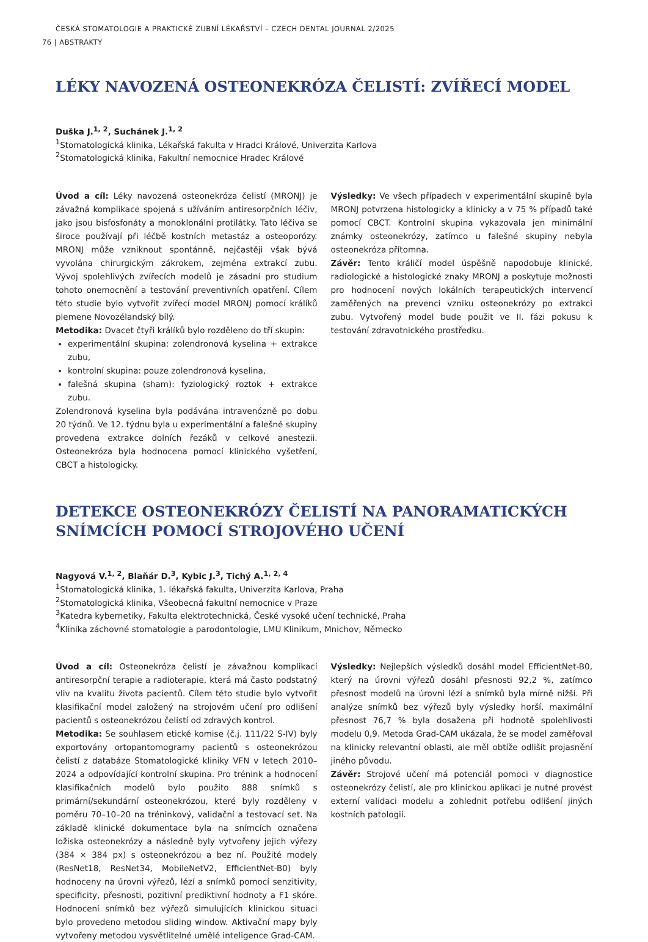ČESKÁ STOMATOLOGIE A PRAKTICKÉ ZUBNÍ LÉKAŘSTVÍ – CZECH DENTAL JOURNAL 2/2025
76 | ABSTRAKTY
LÉKY NAVOZENÁ OSTEONEKRÓZA ČELISTÍ: ZVÍŘECÍ MODEL
Duška J.<sup>1, 2</sup>, Suchánek J.<sup>1, 2</sup>
<sup>1</sup> Stomatologická klinika, Lékařská fakulta v Hradci Králové, Univerzita Karlova
<sup>2</sup> Stomatologická klinika, Fakultní nemocnice Hradec Králové
Úvod a cíl: Léky navozená osteonekróza čelistí (MRONJ) je závažná komplikace spojená s užíváním antiresorpčních léčiv, jako jsou bisfosfonáty a monoklonální protilátky. Tato léčiva se široce používají při léčbě kostních metastáz a osteoporózy. MRONJ může vzniknout spontánně, nejčastěji však bývá vyvolána chirurgickým zákrokem, zejména extrakcí zubu. Vývoj spolehlivých zvířecích modelů je zásadní pro studium tohoto onemocnění a testování preventivních opatření. Cílem této studie bylo vytvořit zvířecí model MRONJ pomocí králíků plemene Novozélandský bílý.
Metodika: Dvacet čtyři králíků bylo rozděleno do tří skupin:
experimentální skupina: zolendronová kyselina + extrakce zubu,
kontrolní skupina: pouze zolendronová kyselina,
falešná skupina (sham): fyziologický roztok + extrakce zubu.
Zolendronová kyselina byla podávána intravenózně po dobu 20 týdnů. Ve 12. týdnu byla u experimentální a falešné skupiny provedena extrakce dolních řezáků v celkové anestezii. Osteonekróza byla hodnocena pomocí klinického vyšetření, CBCT a histologicky.
Výsledky: Ve všech případech v experimentální skupině byla MRONJ potvrzena histologicky a klinicky a v 75 % případů také pomocí CBCT. Kontrolní skupina vykazovala jen minimální známky osteonekrózy, zatímco u falešné skupiny nebyla osteonekróza přítomna.
Závěr: Tento králičí model úspěšně napodobuje klinické, radiologické a histologické znaky MRONJ a poskytuje možnosti pro hodnocení nových lokálních terapeutických intervencí zaměřených na prevenci vzniku osteonekrózy po extrakci zubu. Vytvořený model bude použit ve II. fázi pokusu k testování zdravotnického prostředku.
DETEKCE OSTEONEKRÓZY ČELISTÍ NA PANORAMATICKÝCH SNÍMCÍCH POMOCÍ STROJOVÉHO UČENÍ
Nagyová V.<sup>1, 2</sup>, Blaňár D.<sup>3</sup>, Kybic J.<sup>3</sup>, Tichý A.<sup>1, 2, 4</sup>
<sup>1</sup> Stomatologická klinika, 1. lékařská fakulta, Univerzita Karlova, Praha
<sup>2</sup> Stomatologická klinika, Všeobecná fakultní nemocnice v Praze
<sup>3</sup> Katedra kybernetiky, Fakulta elektrotechnická, České vysoké učení technické, Praha
<sup>4</sup> Klinika záchovné stomatologie a parodontologie, LMU Klinikum, Mnichov, Německo
Úvod a cíl: Osteonekróza čelistí je závažnou komplikací antiresorpční terapie a radioterapie, která má často podstatný vliv na kvalitu života pacientů. Cílem této studie bylo vytvořit klasifikační model založený na strojovém učení pro odlišení pacientů s osteonekrózou čelistí od zdravých kontrol.
Metodika: Se souhlasem etické komise (č.j. 111/22 S-IV) byly exportovány ortopantomogramy pacientů s osteonekrózou čelistí z databáze Stomatologické kliniky VFN v letech 2010–2024 a odpovídající kontrolní skupina. Pro trénink a hodnocení klasifikačních modelů bylo použito 888 snímků s primární/sekundární osteonekrózou, které byly rozděleny v poměru 70–10–20 na tréninkový, validační a testovací set. Na základě klinické dokumentace byla na snímcích označena ložiska osteonekrózy a následně byly vytvořeny jejich výřezy (384 × 384 px) s osteonekrózou a bez ní. Použité modely (ResNet18, ResNet34, MobileNetV2, EfficientNet-B0) byly hodnoceny na úrovni výřezů, lézí a snímků pomocí senzitivity, specificity, přesnosti, pozitivní prediktivní hodnoty a F1 skóre. Hodnocení snímků bez výřezů simulujících klinickou situaci bylo provedeno metodou sliding window. Aktivační mapy byly vytvořeny metodou vysvětlitelné umělé inteligence Grad-CAM.
Výsledky: Nejlepších výsledků dosáhl model EfficientNet-B0, který na úrovni výřezů dosáhl přesnosti 92,2 %, zatímco přesnost modelů na úrovni lézí a snímků byla mírně nižší. Při analýze snímků bez výřezů byly výsledky horší, maximální přesnost 76,7 % byla dosažena při hodnotě spolehlivosti modelu 0,9. Metoda Grad-CAM ukázala, že se model zaměřoval na klinicky relevantní oblasti, ale měl obtíže odlišit projasnění jiného původu.
Závěr: Strojové učení má potenciál pomoci v diagnostice osteonekrózy čelistí, ale pro klinickou aplikaci je nutné provést externí validaci modelu a zohlednit potřebu odlišení jiných kostních patologií.